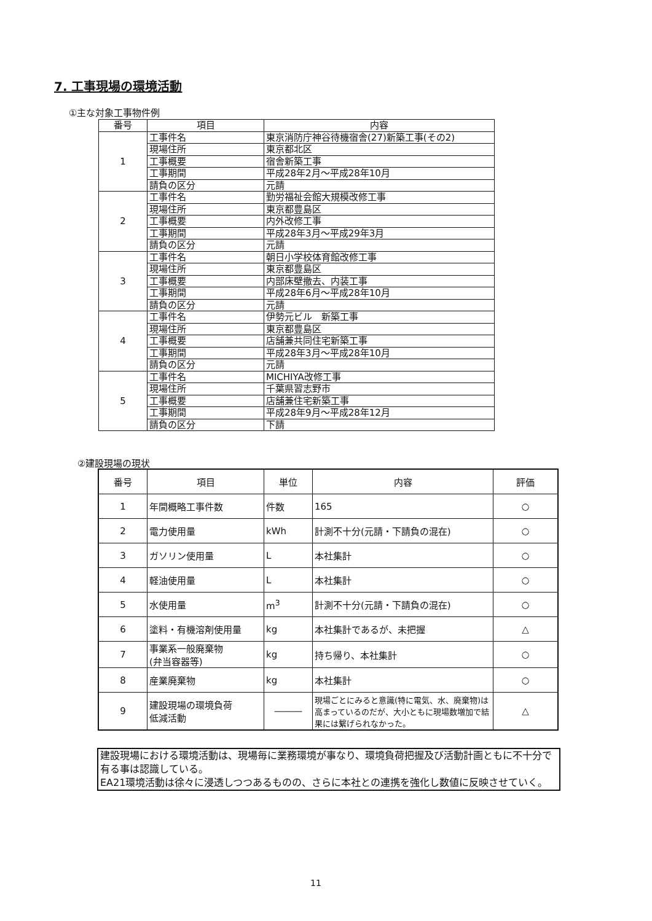7. 工事現場の環境活動
①主な対象工事物件例
| 番号 | 項目 | 内容 |
| --- | --- | --- |
| 1 | 工事件名 | 東京消防庁神谷待機宿舎(27)新築工事(その2) |
| | 現場住所 | 東京都北区 |
| | 工事概要 | 宿舎新築工事 |
| | 工事期間 | 平成28年2月～平成28年10月 |
| | 請負の区分 | 元請 |
| 2 | 工事件名 | 勤労福祉会館大規模改修工事 |
| | 現場住所 | 東京都豊島区 |
| | 工事概要 | 内外改修工事 |
| | 工事期間 | 平成28年3月～平成29年3月 |
| | 請負の区分 | 元請 |
| 3 | 工事件名 | 朝日小学校体育館改修工事 |
| | 現場住所 | 東京都豊島区 |
| | 工事概要 | 内部床壁撤去、内装工事 |
| | 工事期間 | 平成28年6月～平成28年10月 |
| | 請負の区分 | 元請 |
| 4 | 工事件名 | 伊勢元ビル 新築工事 |
| | 現場住所 | 東京都豊島区 |
| | 工事概要 | 店舗兼共同住宅新築工事 |
| | 工事期間 | 平成28年3月～平成28年10月 |
| | 請負の区分 | 元請 |
| 5 | 工事件名 | MICHIYA改修工事 |
| | 現場住所 | 千葉県習志野市 |
| | 工事概要 | 店舗兼住宅新築工事 |
| | 工事期間 | 平成28年9月～平成28年12月 |
| | 請負の区分 | 下請 |
②建設現場の現状
| 番号 | 項目 | 単位 | 内容 | 評価 |
| --- | --- | --- | --- | --- |
| 1 | 年間概略工事件数 | 件数 | 165 | ○ |
| 2 | 電力使用量 | kWh | 計測不十分(元請・下請負の混在) | ○ |
| 3 | ガソリン使用量 | L | 本社集計 | ○ |
| 4 | 軽油使用量 | L | 本社集計 | ○ |
| 5 | 水使用量 | m<sup>3</sup> | 計測不十分(元請・下請負の混在) | ○ |
| 6 | 塗料・有機溶剤使用量 | kg | 本社集計であるが、未把握 | △ |
| 7 | 事業系一般廃棄物 (弁当容器等) | kg | 持ち帰り、本社集計 | ○ |
| 8 | 産業廃棄物 | kg | 本社集計 | ○ |
| 9 | 建設現場の環境負荷 低減活動 | ――― | 現場ごとにみると意識(特に電気、水、廃棄物)は高まっているのだが、大小ともに現場数増加で結果には繋げられなかった。 | △ |
建設現場における環境活動は、現場毎に業務環境が事なり、環境負荷把握及び活動計画ともに不十分で有る事は認識している。
EA21環境活動は徐々に浸透しつつあるものの、さらに本社との連携を強化し数値に反映させていく。
11